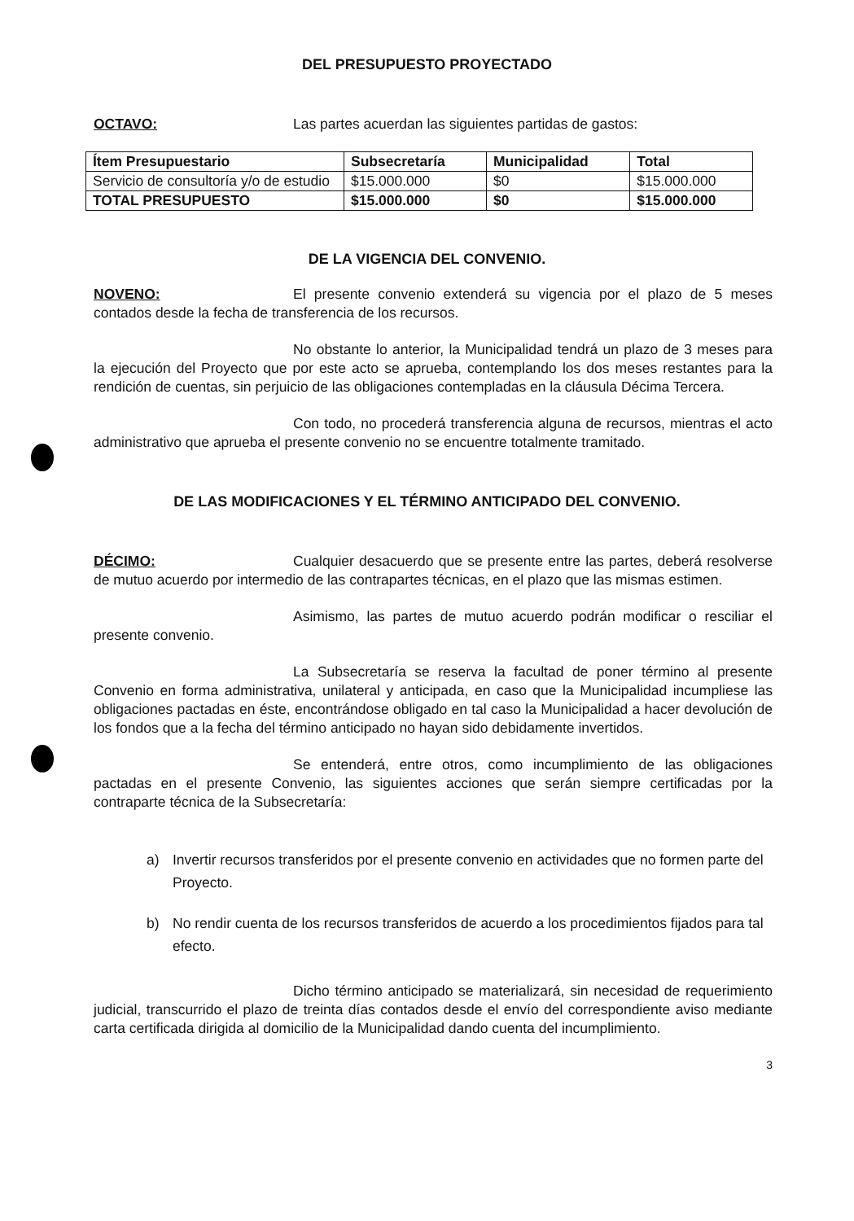DEL PRESUPUESTO PROYECTADO
OCTAVO: Las partes acuerdan las siguientes partidas de gastos:
| Ítem Presupuestario | Subsecretaría | Municipalidad | Total |
| --- | --- | --- | --- |
| Servicio de consultoría y/o de estudio | $15.000.000 | $0 | $15.000.000 |
| TOTAL PRESUPUESTO | $15.000.000 | $0 | $15.000.000 |
DE LA VIGENCIA DEL CONVENIO.
NOVENO: El presente convenio extenderá su vigencia por el plazo de 5 meses contados desde la fecha de transferencia de los recursos.
No obstante lo anterior, la Municipalidad tendrá un plazo de 3 meses para la ejecución del Proyecto que por este acto se aprueba, contemplando los dos meses restantes para la rendición de cuentas, sin perjuicio de las obligaciones contempladas en la cláusula Décima Tercera.
Con todo, no procederá transferencia alguna de recursos, mientras el acto administrativo que aprueba el presente convenio no se encuentre totalmente tramitado.
DE LAS MODIFICACIONES Y EL TÉRMINO ANTICIPADO DEL CONVENIO.
DÉCIMO: Cualquier desacuerdo que se presente entre las partes, deberá resolverse de mutuo acuerdo por intermedio de las contrapartes técnicas, en el plazo que las mismas estimen.
Asimismo, las partes de mutuo acuerdo podrán modificar o resciliar el presente convenio.
La Subsecretaría se reserva la facultad de poner término al presente Convenio en forma administrativa, unilateral y anticipada, en caso que la Municipalidad incumpliese las obligaciones pactadas en éste, encontrándose obligado en tal caso la Municipalidad a hacer devolución de los fondos que a la fecha del término anticipado no hayan sido debidamente invertidos.
Se entenderá, entre otros, como incumplimiento de las obligaciones pactadas en el presente Convenio, las siguientes acciones que serán siempre certificadas por la contraparte técnica de la Subsecretaría:
a) Invertir recursos transferidos por el presente convenio en actividades que no formen parte del Proyecto.
b) No rendir cuenta de los recursos transferidos de acuerdo a los procedimientos fijados para tal efecto.
Dicho término anticipado se materializará, sin necesidad de requerimiento judicial, transcurrido el plazo de treinta días contados desde el envío del correspondiente aviso mediante carta certificada dirigida al domicilio de la Municipalidad dando cuenta del incumplimiento.
3